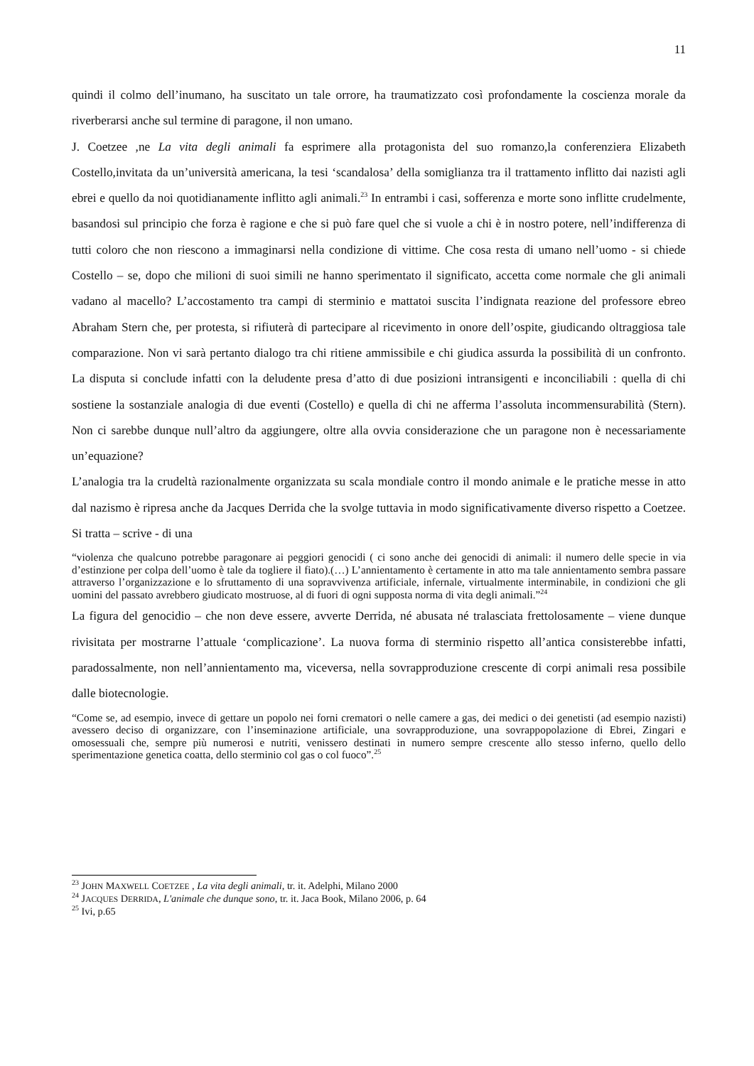11
quindi il colmo dell’inumano, ha suscitato un tale orrore, ha traumatizzato così profondamente la coscienza morale da riverberarsi anche sul termine di paragone, il non umano.
J. Coetzee ,ne La vita degli animali fa esprimere alla protagonista del suo romanzo,la conferenziera Elizabeth Costello,invitata da un’università americana, la tesi ‘scandalosa’ della somiglianza tra il trattamento inflitto dai nazisti agli ebrei e quello da noi quotidianamente inflitto agli animali.<sup>23</sup> In entrambi i casi, sofferenza e morte sono inflitte crudelmente, basandosi sul principio che forza è ragione e che si può fare quel che si vuole a chi è in nostro potere, nell’indifferenza di tutti coloro che non riescono a immaginarsi nella condizione di vittime. Che cosa resta di umano nell’uomo - si chiede Costello – se, dopo che milioni di suoi simili ne hanno sperimentato il significato, accetta come normale che gli animali vadano al macello? L’accostamento tra campi di sterminio e mattatoi suscita l’indignata reazione del professore ebreo Abraham Stern che, per protesta, si rifiuterà di partecipare al ricevimento in onore dell’ospite, giudicando oltraggiosa tale comparazione. Non vi sarà pertanto dialogo tra chi ritiene ammissibile e chi giudica assurda la possibilità di un confronto. La disputa si conclude infatti con la deludente presa d’atto di due posizioni intransigenti e inconciliabili : quella di chi sostiene la sostanziale analogia di due eventi (Costello) e quella di chi ne afferma l’assoluta incommensurabilità (Stern). Non ci sarebbe dunque null’altro da aggiungere, oltre alla ovvia considerazione che un paragone non è necessariamente un’equazione?
L’analogia tra la crudeltà razionalmente organizzata su scala mondiale contro il mondo animale e le pratiche messe in atto dal nazismo è ripresa anche da Jacques Derrida che la svolge tuttavia in modo significativamente diverso rispetto a Coetzee. Si tratta – scrive - di una
“violenza che qualcuno potrebbe paragonare ai peggiori genocidi ( ci sono anche dei genocidi di animali: il numero delle specie in via d’estinzione per colpa dell’uomo è tale da togliere il fiato).(…) L’annientamento è certamente in atto ma tale annientamento sembra passare attraverso l’organizzazione e lo sfruttamento di una sopravvivenza artificiale, infernale, virtualmente interminabile, in condizioni che gli uomini del passato avrebbero giudicato mostruose, al di fuori di ogni supposta norma di vita degli animali.”<sup>24</sup>
La figura del genocidio – che non deve essere, avverte Derrida, né abusata né tralasciata frettolosamente – viene dunque rivisitata per mostrarne l’attuale ‘complicazione’. La nuova forma di sterminio rispetto all’antica consisterebbe infatti, paradossalmente, non nell’annientamento ma, viceversa, nella sovrapproduzione crescente di corpi animali resa possibile dalle biotecnologie.
“Come se, ad esempio, invece di gettare un popolo nei forni crematori o nelle camere a gas, dei medici o dei genetisti (ad esempio nazisti) avessero deciso di organizzare, con l’inseminazione artificiale, una sovrapproduzione, una sovrappopolazione di Ebrei, Zingari e omosessuali che, sempre più numerosi e nutriti, venissero destinati in numero sempre crescente allo stesso inferno, quello dello sperimentazione genetica coatta, dello sterminio col gas o col fuoco”.<sup>25</sup>
<sup>23</sup> JOHN MAXWELL COETZEE , La vita degli animali, tr. it. Adelphi, Milano 2000
<sup>24</sup> JACQUES DERRIDA, L'animale che dunque sono, tr. it. Jaca Book, Milano 2006, p. 64
<sup>25</sup> Ivi, p.65